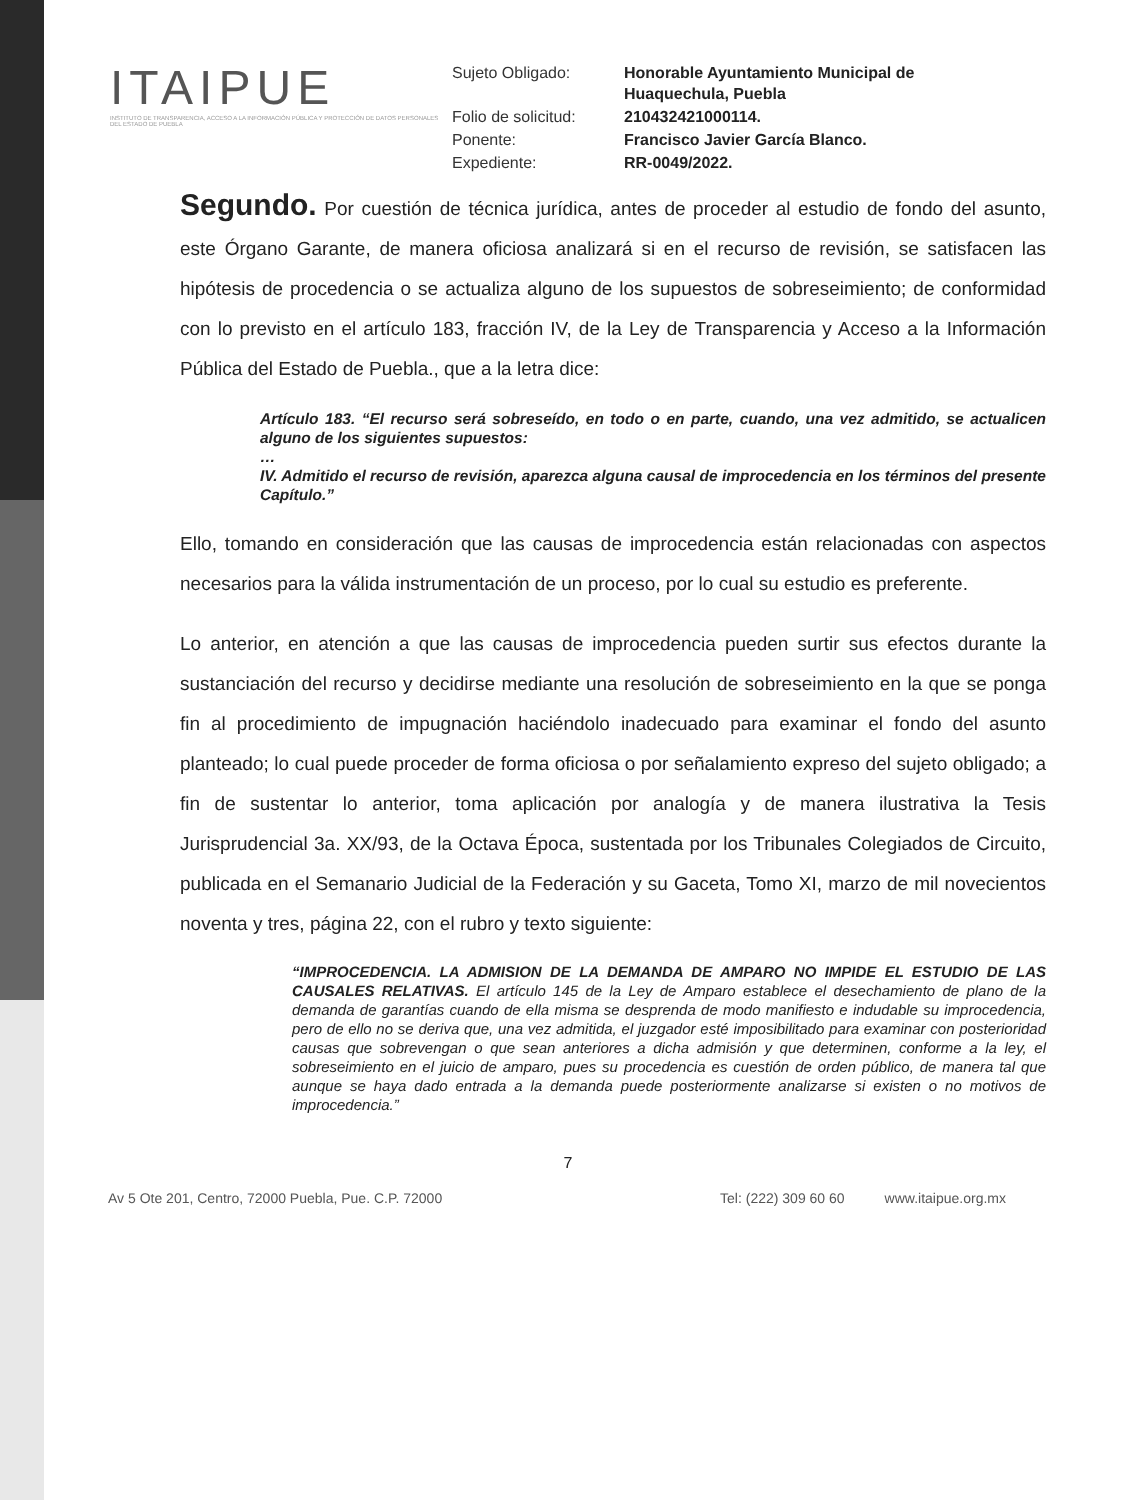ITAIPUE
INSTITUTO DE TRANSPARENCIA, ACCESO A LA INFORMACIÓN PÚBLICA Y PROTECCIÓN DE DATOS PERSONALES DEL ESTADO DE PUEBLA
| Sujeto Obligado: | Honorable Ayuntamiento Municipal de Huaquechula, Puebla |
| Folio de solicitud: | 210432421000114. |
| Ponente: | Francisco Javier García Blanco. |
| Expediente: | RR-0049/2022. |
Segundo. Por cuestión de técnica jurídica, antes de proceder al estudio de fondo del asunto, este Órgano Garante, de manera oficiosa analizará si en el recurso de revisión, se satisfacen las hipótesis de procedencia o se actualiza alguno de los supuestos de sobreseimiento; de conformidad con lo previsto en el artículo 183, fracción IV, de la Ley de Transparencia y Acceso a la Información Pública del Estado de Puebla., que a la letra dice:
Artículo 183. “El recurso será sobreseído, en todo o en parte, cuando, una vez admitido, se actualicen alguno de los siguientes supuestos:
…
IV. Admitido el recurso de revisión, aparezca alguna causal de improcedencia en los términos del presente Capítulo.”
Ello, tomando en consideración que las causas de improcedencia están relacionadas con aspectos necesarios para la válida instrumentación de un proceso, por lo cual su estudio es preferente.
Lo anterior, en atención a que las causas de improcedencia pueden surtir sus efectos durante la sustanciación del recurso y decidirse mediante una resolución de sobreseimiento en la que se ponga fin al procedimiento de impugnación haciéndolo inadecuado para examinar el fondo del asunto planteado; lo cual puede proceder de forma oficiosa o por señalamiento expreso del sujeto obligado; a fin de sustentar lo anterior, toma aplicación por analogía y de manera ilustrativa la Tesis Jurisprudencial 3a. XX/93, de la Octava Época, sustentada por los Tribunales Colegiados de Circuito, publicada en el Semanario Judicial de la Federación y su Gaceta, Tomo XI, marzo de mil novecientos noventa y tres, página 22, con el rubro y texto siguiente:
“IMPROCEDENCIA. LA ADMISION DE LA DEMANDA DE AMPARO NO IMPIDE EL ESTUDIO DE LAS CAUSALES RELATIVAS. El artículo 145 de la Ley de Amparo establece el desechamiento de plano de la demanda de garantías cuando de ella misma se desprenda de modo manifiesto e indudable su improcedencia, pero de ello no se deriva que, una vez admitida, el juzgador esté imposibilitado para examinar con posterioridad causas que sobrevengan o que sean anteriores a dicha admisión y que determinen, conforme a la ley, el sobreseimiento en el juicio de amparo, pues su procedencia es cuestión de orden público, de manera tal que aunque se haya dado entrada a la demanda puede posteriormente analizarse si existen o no motivos de improcedencia.”
7
Av 5 Ote 201, Centro, 72000 Puebla, Pue. C.P. 72000 Tel: (222) 309 60 60 www.itaipue.org.mx